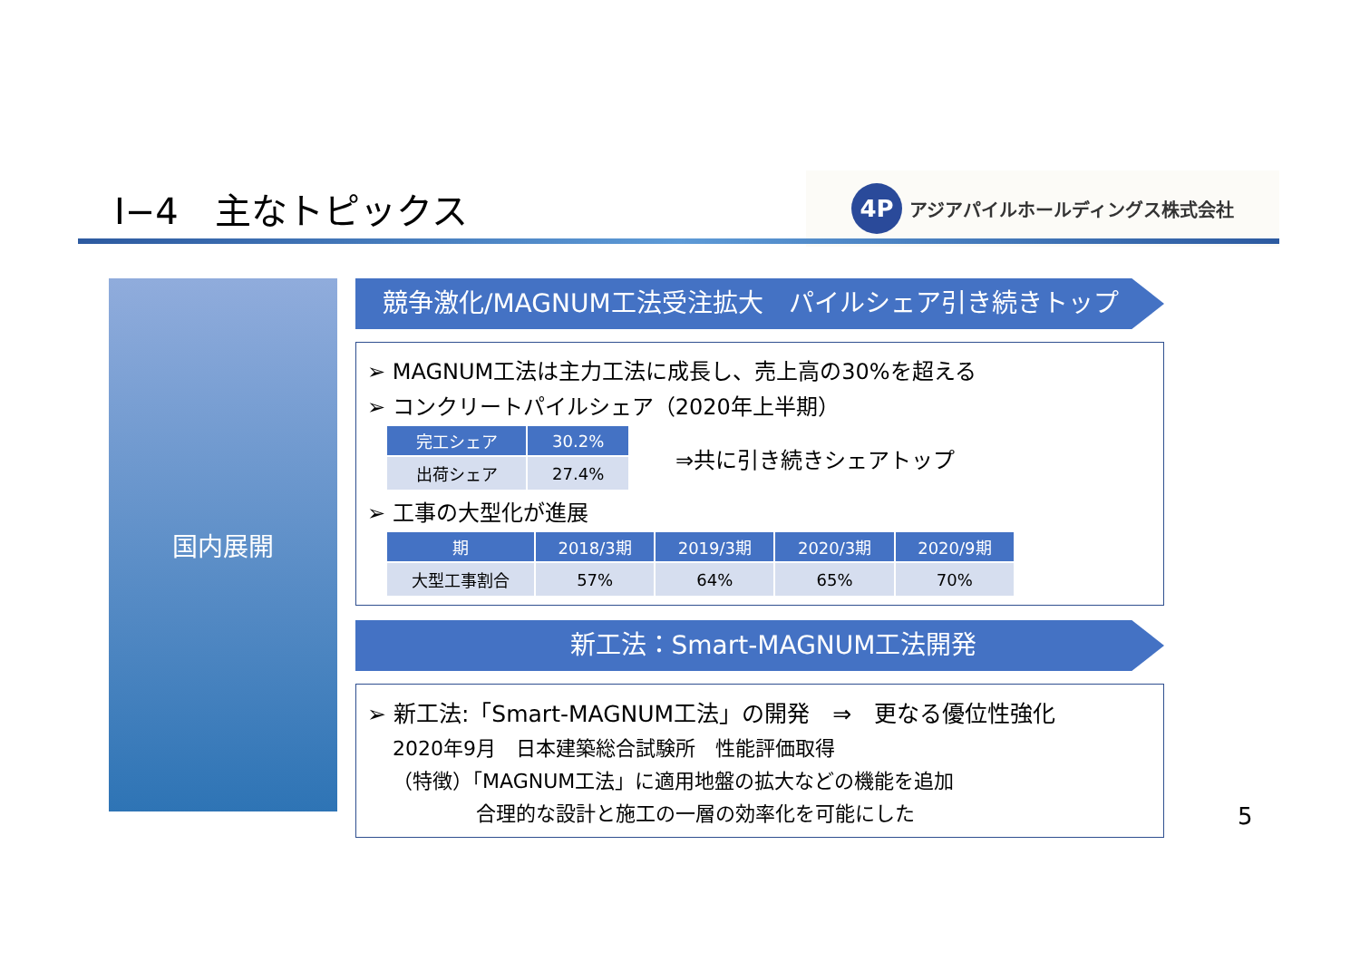Ⅰ−4　主なトピックス
4P
アジアパイルホールディングス株式会社
国内展開
競争激化/MAGNUM工法受注拡大　パイルシェア引き続きトップ
➢ MAGNUM工法は主力工法に成長し、売上高の30%を超える
➢ コンクリートパイルシェア（2020年上半期）
| 完工シェア | 30.2% |
| --- | --- |
| 出荷シェア | 27.4% |
⇒共に引き続きシェアトップ
➢ 工事の大型化が進展
| 期 | 2018/3期 | 2019/3期 | 2020/3期 | 2020/9期 |
| --- | --- | --- | --- | --- |
| 大型工事割合 | 57% | 64% | 65% | 70% |
新工法：Smart-MAGNUM工法開発
➢ 新工法:「Smart-MAGNUM工法」の開発　⇒　更なる優位性強化
2020年9月　日本建築総合試験所　性能評価取得
（特徴）「MAGNUM工法」に適用地盤の拡大などの機能を追加
合理的な設計と施工の一層の効率化を可能にした
5